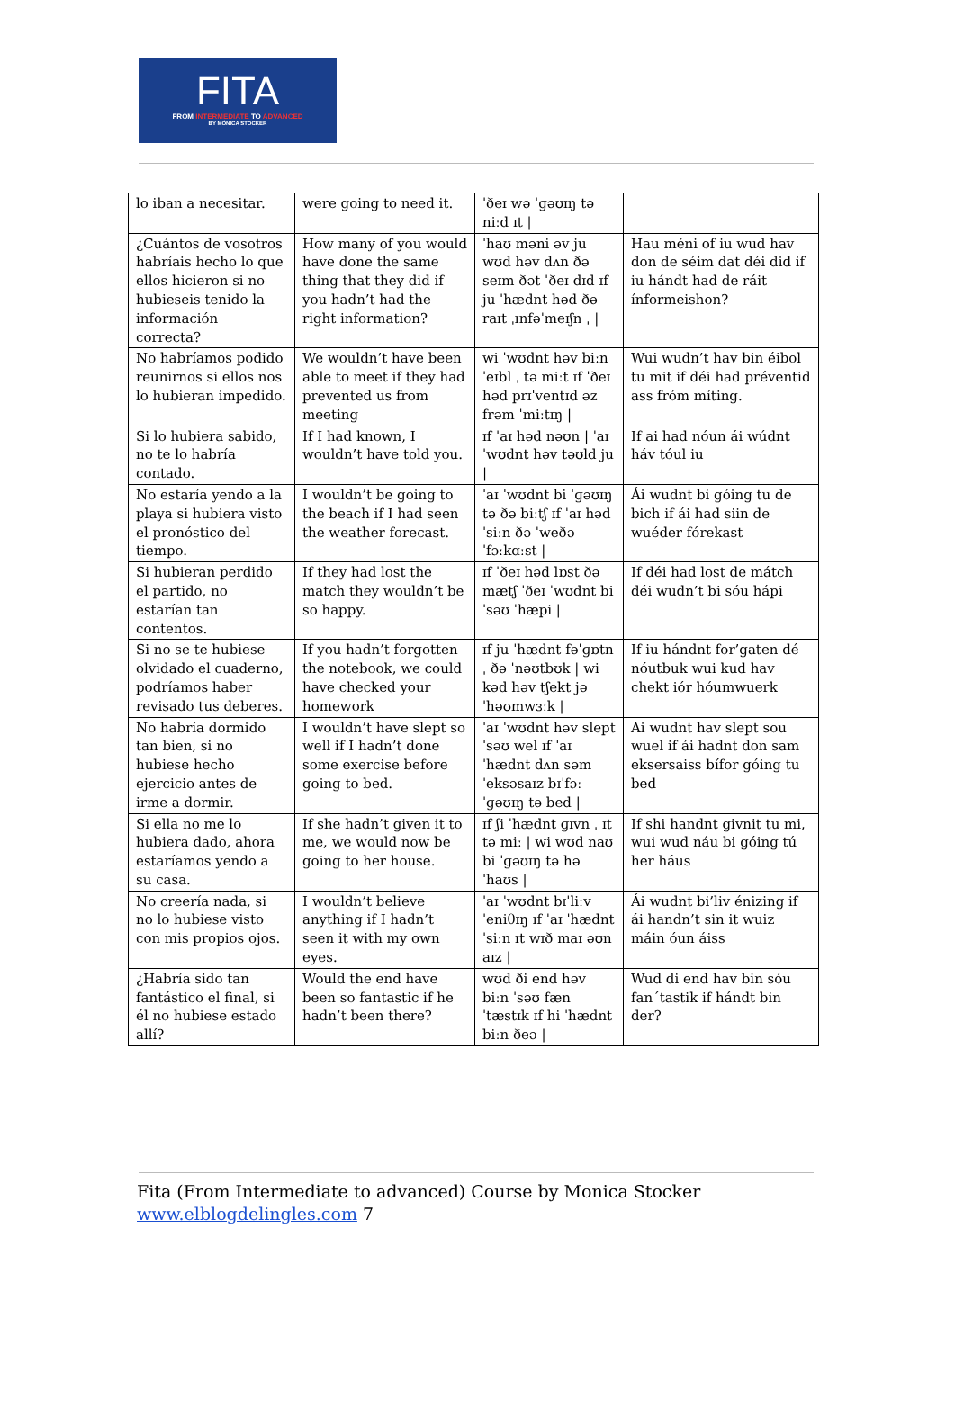FITA
FROM INTERMEDIATE TO ADVANCED
BY MÓNICA STOCKER
| lo iban a necesitar. | were going to need it. | ˈðeɪ wə ˈɡəʊɪŋ tə niːd ɪt / | |
| ¿Cuántos de vosotros habríais hecho lo que ellos hicieron si no hubieseis tenido la información correcta? | How many of you would have done the same thing that they did if you hadn’t had the right information? | ˈhaʊ məni əv ju wʊd həv dʌn ðə seɪm ðət ˈðeɪ dɪd ɪf ju ˈhædnt həd ðə raɪt ˌɪnfəˈmeɪʃn ˌ / | Hau méni of iu wud hav don de séim dat déi did if iu hándt had de ráit ínformeishon? |
| No habríamos podido reunirnos si ellos nos lo hubieran impedido. | We wouldn’t have been able to meet if they had prevented us from meeting | wi ˈwʊdnt həv biːn ˈeɪbl ˌ tə miːt ɪf ˈðeɪ həd prɪˈventɪd əz frəm ˈmiːtɪŋ / | Wui wudn’t hav bin éibol tu mit if déi had préventid ass fróm míting. |
| Si lo hubiera sabido, no te lo habría contado. | If I had known, I wouldn’t have told you. | ɪf ˈaɪ həd nəʊn / ˈaɪ ˈwʊdnt həv təʊld ju / | If ai had nóun ái wúdnt háv tóul iu |
| No estaría yendo a la playa si hubiera visto el pronóstico del tiempo. | I wouldn’t be going to the beach if I had seen the weather forecast. | ˈaɪ ˈwʊdnt bi ˈɡəʊɪŋ tə ðə biːtʃ ɪf ˈaɪ həd ˈsiːn ðə ˈweðə ˈfɔːkɑːst / | Ái wudnt bi góing tu de bich if ái had siin de wuéder fórekast |
| Si hubieran perdido el partido, no estarían tan contentos. | If they had lost the match they wouldn’t be so happy. | ɪf ˈðeɪ həd lɒst ðə mætʃ ˈðeɪ ˈwʊdnt bi ˈsəʊ ˈhæpi / | If déi had lost de mátch déi wudn’t bi sóu hápi |
| Si no se te hubiese olvidado el cuaderno, podríamos haber revisado tus deberes. | If you hadn’t forgotten the notebook, we could have checked your homework | ɪf ju ˈhædnt fəˈɡɒtn ˌ ðə ˈnəʊtbʊk / wi kəd həv tʃekt jə ˈhəʊmwɜːk / | If iu hándnt for’gaten dé nóutbuk wui kud hav chekt iór hóumwuerk |
| No habría dormido tan bien, si no hubiese hecho ejercicio antes de irme a dormir. | I wouldn’t have slept so well if I hadn’t done some exercise before going to bed. | ˈaɪ ˈwʊdnt həv slept ˈsəʊ wel ɪf ˈaɪ ˈhædnt dʌn səm ˈeksəsaɪz bɪˈfɔː ˈɡəʊɪŋ tə bed / | Ai wudnt hav slept sou wuel if ái hadnt don sam eksersaiss bífor góing tu bed |
| Si ella no me lo hubiera dado, ahora estaríamos yendo a su casa. | If she hadn’t given it to me, we would now be going to her house. | ɪf ʃi ˈhædnt ɡɪvn ˌ ɪt tə miː / wi wʊd naʊ bi ˈɡəʊɪŋ tə hə ˈhaʊs / | If shi handnt givnit tu mi, wui wud náu bi góing tú her háus |
| No creería nada, si no lo hubiese visto con mis propios ojos. | I wouldn’t believe anything if I hadn’t seen it with my own eyes. | ˈaɪ ˈwʊdnt bɪˈliːv ˈeniθɪŋ ɪf ˈaɪ ˈhædnt ˈsiːn ɪt wɪð maɪ əʊn aɪz / | Ái wudnt bi’liv énizing if ái handn’t sin it wuiz máin óun áiss |
| ¿Habría sido tan fantástico el final, si él no hubiese estado allí? | Would the end have been so fantastic if he hadn’t been there? | wʊd ði end həv biːn ˈsəʊ fænˈtæstɪk ɪf hi ˈhædnt biːn ðeə / | Wud di end hav bin sóu fan´tastik if hándt bin der? |
Fita (From Intermediate to advanced) Course by Monica Stocker
www.elblogdelingles.com 7